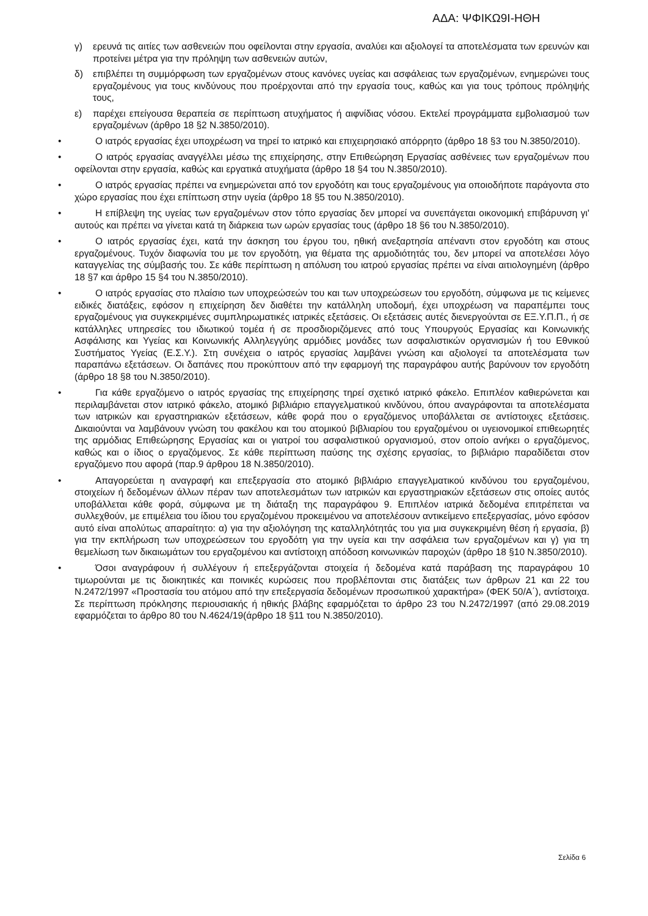ΑΔΑ: ΨΦΙΚΩ9Ι-ΗΘΗ
γ) ερευνά τις αιτίες των ασθενειών που οφείλονται στην εργασία, αναλύει και αξιολογεί τα αποτελέσματα των ερευνών και προτείνει μέτρα για την πρόληψη των ασθενειών αυτών,
δ) επιβλέπει τη συμμόρφωση των εργαζομένων στους κανόνες υγείας και ασφάλειας των εργαζομένων, ενημερώνει τους εργαζομένους για τους κινδύνους που προέρχονται από την εργασία τους, καθώς και για τους τρόπους πρόληψής τους,
ε) παρέχει επείγουσα θεραπεία σε περίπτωση ατυχήματος ή αιφνίδιας νόσου. Εκτελεί προγράμματα εμβολιασμού των εργαζομένων (άρθρο 18 §2 Ν.3850/2010).
• Ο ιατρός εργασίας έχει υποχρέωση να τηρεί το ιατρικό και επιχειρησιακό απόρρητο (άρθρο 18 §3 του Ν.3850/2010).
• Ο ιατρός εργασίας αναγγέλλει μέσω της επιχείρησης, στην Επιθεώρηση Εργασίας ασθένειες των εργαζομένων που οφείλονται στην εργασία, καθώς και εργατικά ατυχήματα (άρθρο 18 §4 του Ν.3850/2010).
• Ο ιατρός εργασίας πρέπει να ενημερώνεται από τον εργοδότη και τους εργαζομένους για οποιοδήποτε παράγοντα στο χώρο εργασίας που έχει επίπτωση στην υγεία (άρθρο 18 §5 του Ν.3850/2010).
• Η επίβλεψη της υγείας των εργαζομένων στον τόπο εργασίας δεν μπορεί να συνεπάγεται οικονομική επιβάρυνση γι' αυτούς και πρέπει να γίνεται κατά τη διάρκεια των ωρών εργασίας τους (άρθρο 18 §6 του Ν.3850/2010).
• Ο ιατρός εργασίας έχει, κατά την άσκηση του έργου του, ηθική ανεξαρτησία απέναντι στον εργοδότη και στους εργαζομένους. Τυχόν διαφωνία του με τον εργοδότη, για θέματα της αρμοδιότητάς του, δεν μπορεί να αποτελέσει λόγο καταγγελίας της σύμβασής του. Σε κάθε περίπτωση η απόλυση του ιατρού εργασίας πρέπει να είναι αιτιολογημένη (άρθρο 18 §7 και άρθρο 15 §4 του Ν.3850/2010).
• Ο ιατρός εργασίας στο πλαίσιο των υποχρεώσεών του και των υποχρεώσεων του εργοδότη, σύμφωνα με τις κείμενες ειδικές διατάξεις, εφόσον η επιχείρηση δεν διαθέτει την κατάλληλη υποδομή, έχει υποχρέωση να παραπέμπει τους εργαζομένους για συγκεκριμένες συμπληρωματικές ιατρικές εξετάσεις. Οι εξετάσεις αυτές διενεργούνται σε ΕΞ.Υ.Π.Π., ή σε κατάλληλες υπηρεσίες του ιδιωτικού τομέα ή σε προσδιοριζόμενες από τους Υπουργούς Εργασίας και Κοινωνικής Ασφάλισης και Υγείας και Κοινωνικής Αλληλεγγύης αρμόδιες μονάδες των ασφαλιστικών οργανισμών ή του Εθνικού Συστήματος Υγείας (Ε.Σ.Υ.). Στη συνέχεια ο ιατρός εργασίας λαμβάνει γνώση και αξιολογεί τα αποτελέσματα των παραπάνω εξετάσεων. Οι δαπάνες που προκύπτουν από την εφαρμογή της παραγράφου αυτής βαρύνουν τον εργοδότη (άρθρο 18 §8 του Ν.3850/2010).
• Για κάθε εργαζόμενο ο ιατρός εργασίας της επιχείρησης τηρεί σχετικό ιατρικό φάκελο. Επιπλέον καθιερώνεται και περιλαμβάνεται στον ιατρικό φάκελο, ατομικό βιβλιάριο επαγγελματικού κινδύνου, όπου αναγράφονται τα αποτελέσματα των ιατρικών και εργαστηριακών εξετάσεων, κάθε φορά που ο εργαζόμενος υποβάλλεται σε αντίστοιχες εξετάσεις. Δικαιούνται να λαμβάνουν γνώση του φακέλου και του ατομικού βιβλιαρίου του εργαζομένου οι υγειονομικοί επιθεωρητές της αρμόδιας Επιθεώρησης Εργασίας και οι γιατροί του ασφαλιστικού οργανισμού, στον οποίο ανήκει ο εργαζόμενος, καθώς και ο ίδιος ο εργαζόμενος. Σε κάθε περίπτωση παύσης της σχέσης εργασίας, το βιβλιάριο παραδίδεται στον εργαζόμενο που αφορά (παρ.9 άρθρου 18 Ν.3850/2010).
• Απαγορεύεται η αναγραφή και επεξεργασία στο ατομικό βιβλιάριο επαγγελματικού κινδύνου του εργαζομένου, στοιχείων ή δεδομένων άλλων πέραν των αποτελεσμάτων των ιατρικών και εργαστηριακών εξετάσεων στις οποίες αυτός υποβάλλεται κάθε φορά, σύμφωνα με τη διάταξη της παραγράφου 9. Επιπλέον ιατρικά δεδομένα επιτρέπεται να συλλεχθούν, με επιμέλεια του ίδιου του εργαζομένου προκειμένου να αποτελέσουν αντικείμενο επεξεργασίας, μόνο εφόσον αυτό είναι απολύτως απαραίτητο: α) για την αξιολόγηση της καταλληλότητάς του για μια συγκεκριμένη θέση ή εργασία, β) για την εκπλήρωση των υποχρεώσεων του εργοδότη για την υγεία και την ασφάλεια των εργαζομένων και γ) για τη θεμελίωση των δικαιωμάτων του εργαζομένου και αντίστοιχη απόδοση κοινωνικών παροχών (άρθρο 18 §10 Ν.3850/2010).
• Όσοι αναγράφουν ή συλλέγουν ή επεξεργάζονται στοιχεία ή δεδομένα κατά παράβαση της παραγράφου 10 τιμωρούνται με τις διοικητικές και ποινικές κυρώσεις που προβλέπονται στις διατάξεις των άρθρων 21 και 22 του Ν.2472/1997 «Προστασία του ατόμου από την επεξεργασία δεδομένων προσωπικού χαρακτήρα» (ΦΕΚ 50/Α΄), αντίστοιχα. Σε περίπτωση πρόκλησης περιουσιακής ή ηθικής βλάβης εφαρμόζεται το άρθρο 23 του Ν.2472/1997 (από 29.08.2019 εφαρμόζεται το άρθρο 80 του Ν.4624/19(άρθρο 18 §11 του Ν.3850/2010).
Σελίδα 6